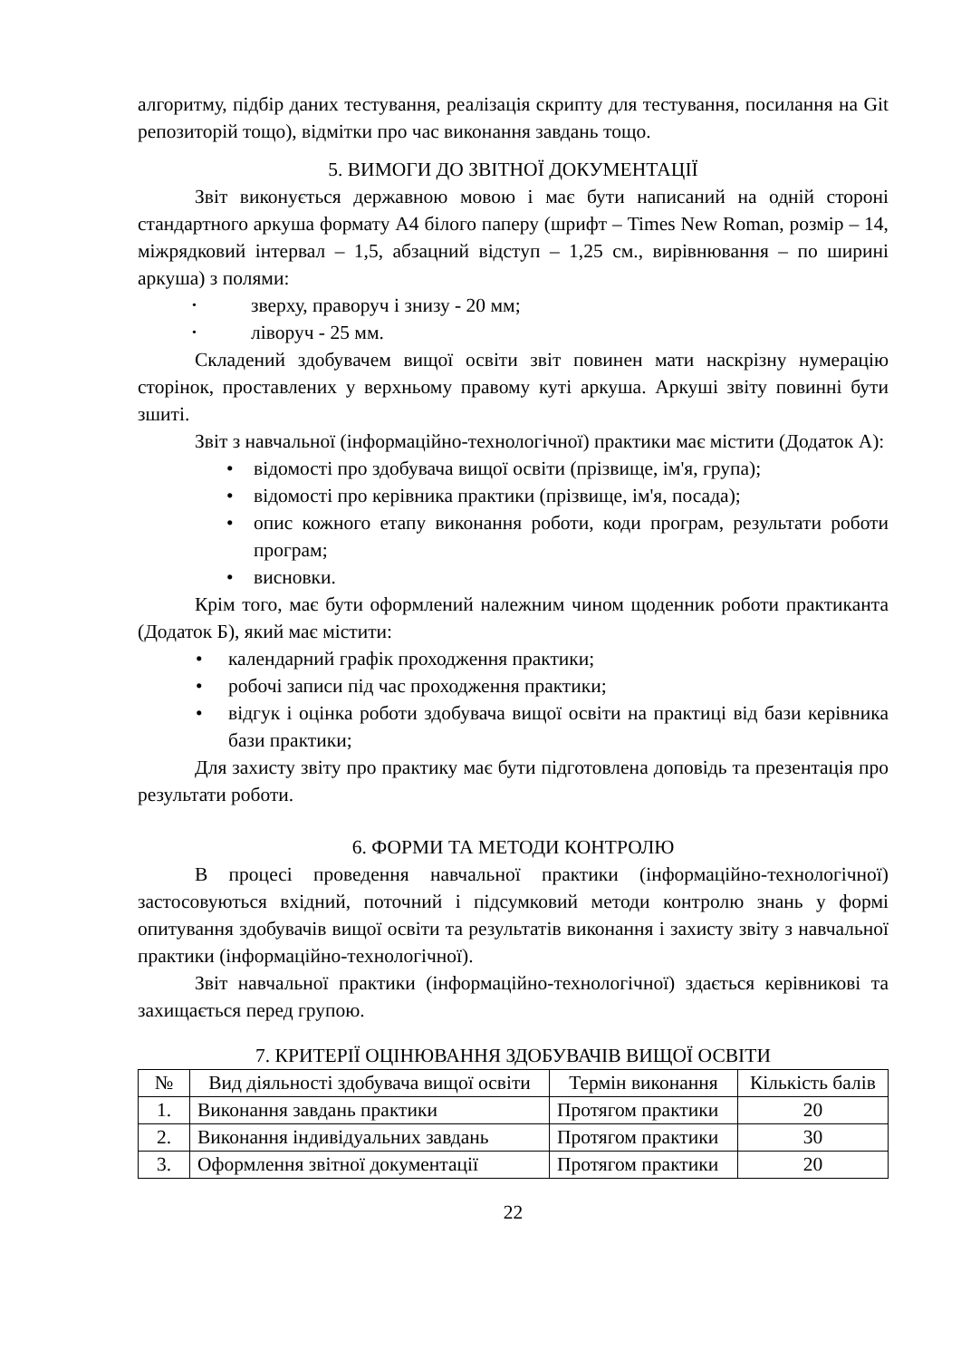алгоритму, підбір даних тестування, реалізація скрипту для тестування, посилання на Git репозиторій тощо), відмітки про час виконання завдань тощо.
5. ВИМОГИ ДО ЗВІТНОЇ ДОКУМЕНТАЦІЇ
Звіт виконується державною мовою і має бути написаний на одній стороні стандартного аркуша формату А4 білого паперу (шрифт – Times New Roman, розмір – 14, міжрядковий інтервал – 1,5, абзацний відступ – 1,25 см., вирівнювання – по ширині аркуша) з полями:
• зверху, праворуч і знизу - 20 мм;
• ліворуч - 25 мм.
Складений здобувачем вищої освіти звіт повинен мати наскрізну нумерацію сторінок, проставлених у верхньому правому куті аркуша. Аркуші звіту повинні бути зшиті.
Звіт з навчальної (інформаційно-технологічної) практики має містити (Додаток А):
• відомості про здобувача вищої освіти (прізвище, ім'я, група);
• відомості про керівника практики (прізвище, ім'я, посада);
• опис кожного етапу виконання роботи, коди програм, результати роботи програм;
• висновки.
Крім того, має бути оформлений належним чином щоденник роботи практиканта (Додаток Б), який має містити:
• календарний графік проходження практики;
• робочі записи під час проходження практики;
• відгук і оцінка роботи здобувача вищої освіти на практиці від бази керівника бази практики;
Для захисту звіту про практику має бути підготовлена доповідь та презентація про результати роботи.
6. ФОРМИ ТА МЕТОДИ КОНТРОЛЮ
В процесі проведення навчальної практики (інформаційно-технологічної) застосовуються вхідний, поточний і підсумковий методи контролю знань у формі опитування здобувачів вищої освіти та результатів виконання і захисту звіту з навчальної практики (інформаційно-технологічної).
Звіт навчальної практики (інформаційно-технологічної) здається керівникові та захищається перед групою.
7. КРИТЕРІЇ ОЦІНЮВАННЯ ЗДОБУВАЧІВ ВИЩОЇ ОСВІТИ
| № | Вид діяльності здобувача вищої освіти | Термін виконання | Кількість балів |
| --- | --- | --- | --- |
| 1. | Виконання завдань практики | Протягом практики | 20 |
| 2. | Виконання індивідуальних завдань | Протягом практики | 30 |
| 3. | Оформлення звітної документації | Протягом практики | 20 |
22